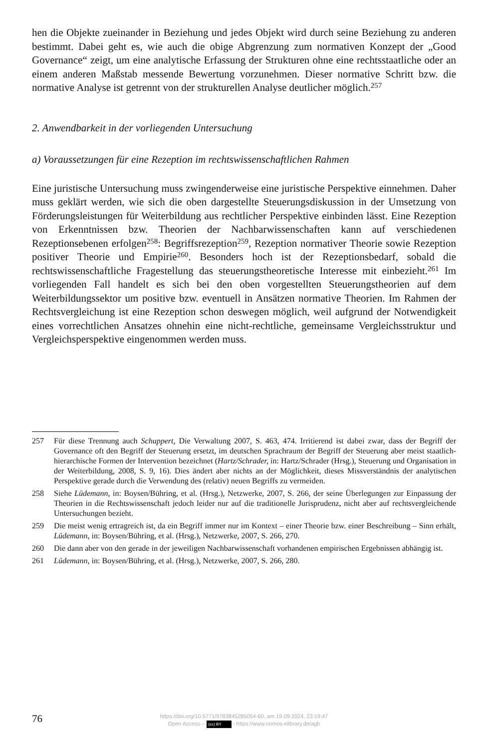hen die Objekte zueinander in Beziehung und jedes Objekt wird durch seine Beziehung zu anderen bestimmt. Dabei geht es, wie auch die obige Abgrenzung zum normativen Konzept der „Good Governance“ zeigt, um eine analytische Erfassung der Strukturen ohne eine rechtsstaatliche oder an einem anderen Maßstab messende Bewertung vorzunehmen. Dieser normative Schritt bzw. die normative Analyse ist getrennt von der strukturellen Analyse deutlicher möglich.<sup>257</sup>
2. Anwendbarkeit in der vorliegenden Untersuchung
a) Voraussetzungen für eine Rezeption im rechtswissenschaftlichen Rahmen
Eine juristische Untersuchung muss zwingenderweise eine juristische Perspektive einnehmen. Daher muss geklärt werden, wie sich die oben dargestellte Steuerungsdiskussion in der Umsetzung von Förderungsleistungen für Weiterbildung aus rechtlicher Perspektive einbinden lässt. Eine Rezeption von Erkenntnissen bzw. Theorien der Nachbarwissenschaften kann auf verschiedenen Rezeptionsebenen erfolgen<sup>258</sup>: Begriffsrezeption<sup>259</sup>, Rezeption normativer Theorie sowie Rezeption positiver Theorie und Empirie<sup>260</sup>. Besonders hoch ist der Rezeptionsbedarf, sobald die rechtswissenschaftliche Fragestellung das steuerungstheoretische Interesse mit einbezieht.<sup>261</sup> Im vorliegenden Fall handelt es sich bei den oben vorgestellten Steuerungstheorien auf dem Weiterbildungssektor um positive bzw. eventuell in Ansätzen normative Theorien. Im Rahmen der Rechtsvergleichung ist eine Rezeption schon deswegen möglich, weil aufgrund der Notwendigkeit eines vorrechtlichen Ansatzes ohnehin eine nicht-rechtliche, gemeinsame Vergleichsstruktur und Vergleichsperspektive eingenommen werden muss.
257 Für diese Trennung auch Schuppert, Die Verwaltung 2007, S. 463, 474. Irritierend ist dabei zwar, dass der Begriff der Governance oft den Begriff der Steuerung ersetzt, im deutschen Sprachraum der Begriff der Steuerung aber meist staatlich-hierarchische Formen der Intervention bezeichnet (Hartz/Schrader, in: Hartz/Schrader (Hrsg.), Steuerung und Organisation in der Weiterbildung, 2008, S. 9, 16). Dies ändert aber nichts an der Möglichkeit, dieses Missverständnis der analytischen Perspektive gerade durch die Verwendung des (relativ) neuen Begriffs zu vermeiden.
258 Siehe Lüdemann, in: Boysen/Bühring, et al. (Hrsg.), Netzwerke, 2007, S. 266, der seine Überlegungen zur Einpassung der Theorien in die Rechtswissenschaft jedoch leider nur auf die traditionelle Jurisprudenz, nicht aber auf rechtsvergleichende Untersuchungen bezieht.
259 Die meist wenig ertragreich ist, da ein Begriff immer nur im Kontext – einer Theorie bzw. einer Beschreibung – Sinn erhält, Lüdemann, in: Boysen/Bühring, et al. (Hrsg.), Netzwerke, 2007, S. 266, 270.
260 Die dann aber von den gerade in der jeweiligen Nachbarwissenschaft vorhandenen empirischen Ergebnissen abhängig ist.
261 Lüdemann, in: Boysen/Bühring, et al. (Hrsg.), Netzwerke, 2007, S. 266, 280.
76
https://doi.org/10.5771/9783845285054-60, am 19.09.2024, 23:19:47
Open Access – (cc) BY - https://www.nomos-elibrary.de/agb